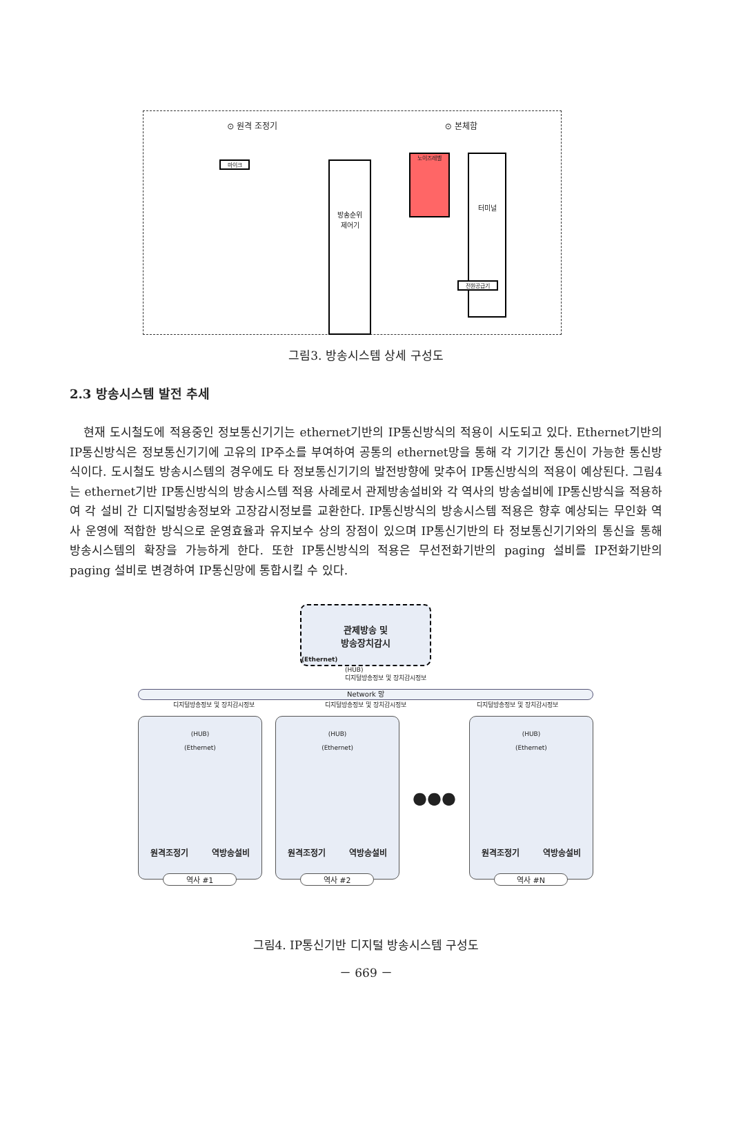⊙ 원격 조정기 ⊙ 본체함
마이크
터미널
방송순위
제어기
전원공급기
노이즈레벨
그림3. 방송시스템 상세 구성도
2.3 방송시스템 발전 추세
현재 도시철도에 적용중인 정보통신기기는 ethernet기반의 IP통신방식의 적용이 시도되고 있다. Ethernet기반의 IP통신방식은 정보통신기기에 고유의 IP주소를 부여하여 공통의 ethernet망을 통해 각 기기간 통신이 가능한 통신방식이다. 도시철도 방송시스템의 경우에도 타 정보통신기기의 발전방향에 맞추어 IP통신방식의 적용이 예상된다. 그림4는 ethernet기반 IP통신방식의 방송시스템 적용 사례로서 관제방송설비와 각 역사의 방송설비에 IP통신방식을 적용하여 각 설비 간 디지털방송정보와 고장감시정보를 교환한다. IP통신방식의 방송시스템 적용은 향후 예상되는 무인화 역사 운영에 적합한 방식으로 운영효율과 유지보수 상의 장점이 있으며 IP통신기반의 타 정보통신기기와의 통신을 통해 방송시스템의 확장을 가능하게 한다. 또한 IP통신방식의 적용은 무선전화기반의 paging 설비를 IP전화기반의 paging 설비로 변경하여 IP통신망에 통합시킬 수 있다.
관제방송 및
방송장치감시
(Ethernet)
(HUB)
디지털방송정보 및 장치감시정보
Network 망
디지털방송정보 및 장치감시정보 디지털방송정보 및 장치감시정보 디지털방송정보 및 장치감시정보
(HUB)
(Ethernet)
원격조정기 역방송설비
역사 #1
(HUB)
(Ethernet)
원격조정기 역방송설비
역사 #2
●●●
(HUB)
(Ethernet)
원격조정기 역방송설비
역사 #N
그림4. IP통신기반 디지털 방송시스템 구성도
－ 669 －